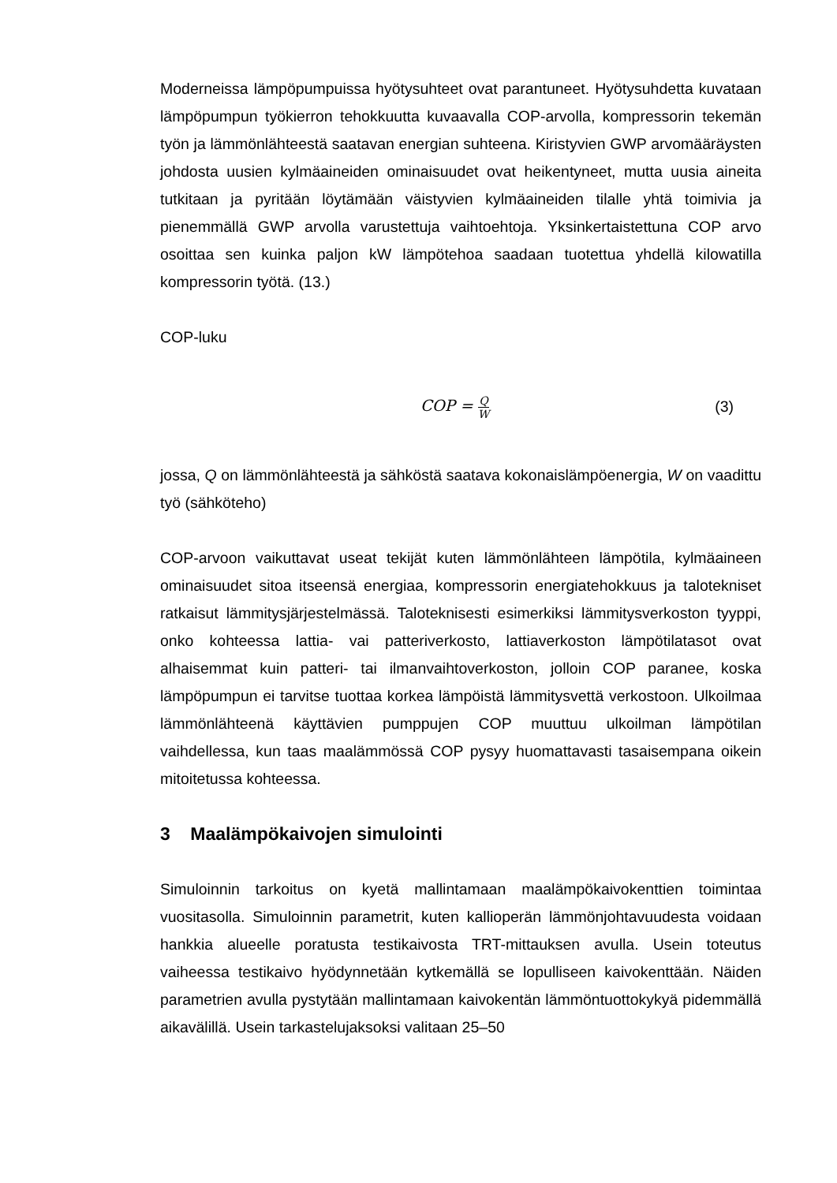Moderneissa lämpöpumpuissa hyötysuhteet ovat parantuneet. Hyötysuhdetta kuvataan lämpöpumpun työkierron tehokkuutta kuvaavalla COP-arvolla, kompressorin tekemän työn ja lämmönlähteestä saatavan energian suhteena. Kiristyvien GWP arvomääräysten johdosta uusien kylmäaineiden ominaisuudet ovat heikentyneet, mutta uusia aineita tutkitaan ja pyritään löytämään väistyvien kylmäaineiden tilalle yhtä toimivia ja pienemmällä GWP arvolla varustettuja vaihtoehtoja. Yksinkertaistettuna COP arvo osoittaa sen kuinka paljon kW lämpötehoa saadaan tuotettua yhdellä kilowatilla kompressorin työtä. (13.)
COP-luku
COP = Q W
(3)
jossa, Q on lämmönlähteestä ja sähköstä saatava kokonaislämpöenergia, W on vaadittu työ (sähköteho)
COP-arvoon vaikuttavat useat tekijät kuten lämmönlähteen lämpötila, kylmäaineen ominaisuudet sitoa itseensä energiaa, kompressorin energiatehokkuus ja talotekniset ratkaisut lämmitysjärjestelmässä. Taloteknisesti esimerkiksi lämmitysverkoston tyyppi, onko kohteessa lattia- vai patteriverkosto, lattiaverkoston lämpötilatasot ovat alhaisemmat kuin patteri- tai ilmanvaihtoverkoston, jolloin COP paranee, koska lämpöpumpun ei tarvitse tuottaa korkea lämpöistä lämmitysvettä verkostoon. Ulkoilmaa lämmönlähteenä käyttävien pumppujen COP muuttuu ulkoilman lämpötilan vaihdellessa, kun taas maalämmössä COP pysyy huomattavasti tasaisempana oikein mitoitetussa kohteessa.
3 Maalämpökaivojen simulointi
Simuloinnin tarkoitus on kyetä mallintamaan maalämpökaivokenttien toimintaa vuositasolla. Simuloinnin parametrit, kuten kallioperän lämmönjohtavuudesta voidaan hankkia alueelle poratusta testikaivosta TRT-mittauksen avulla. Usein toteutus vaiheessa testikaivo hyödynnetään kytkemällä se lopulliseen kaivokenttään. Näiden parametrien avulla pystytään mallintamaan kaivokentän lämmöntuottokykyä pidemmällä aikavälillä. Usein tarkastelujaksoksi valitaan 25–50